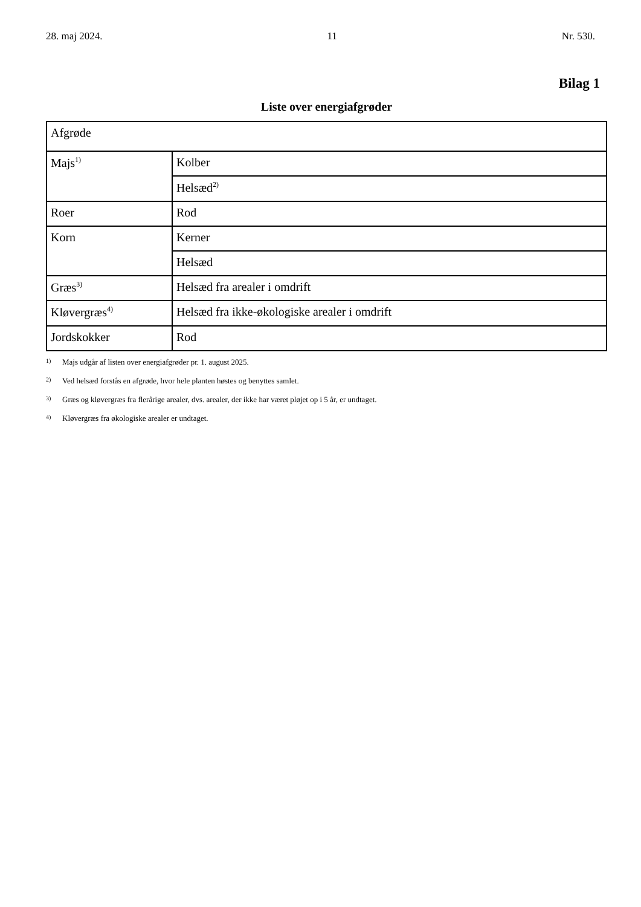28. maj 2024. 11 Nr. 530.
Bilag 1
Liste over energiafgrøder
| Afgrøde | |
| Majs<sup>1)</sup> | Kolber |
| | Helsæd<sup>2)</sup> |
| Roer | Rod |
| Korn | Kerner |
| | Helsæd |
| Græs<sup>3)</sup> | Helsæd fra arealer i omdrift |
| Kløvergræs<sup>4)</sup> | Helsæd fra ikke-økologiske arealer i omdrift |
| Jordskokker | Rod |
1) Majs udgår af listen over energiafgrøder pr. 1. august 2025.
2) Ved helsæd forstås en afgrøde, hvor hele planten høstes og benyttes samlet.
3) Græs og kløvergræs fra flerårige arealer, dvs. arealer, der ikke har været pløjet op i 5 år, er undtaget.
4) Kløvergræs fra økologiske arealer er undtaget.